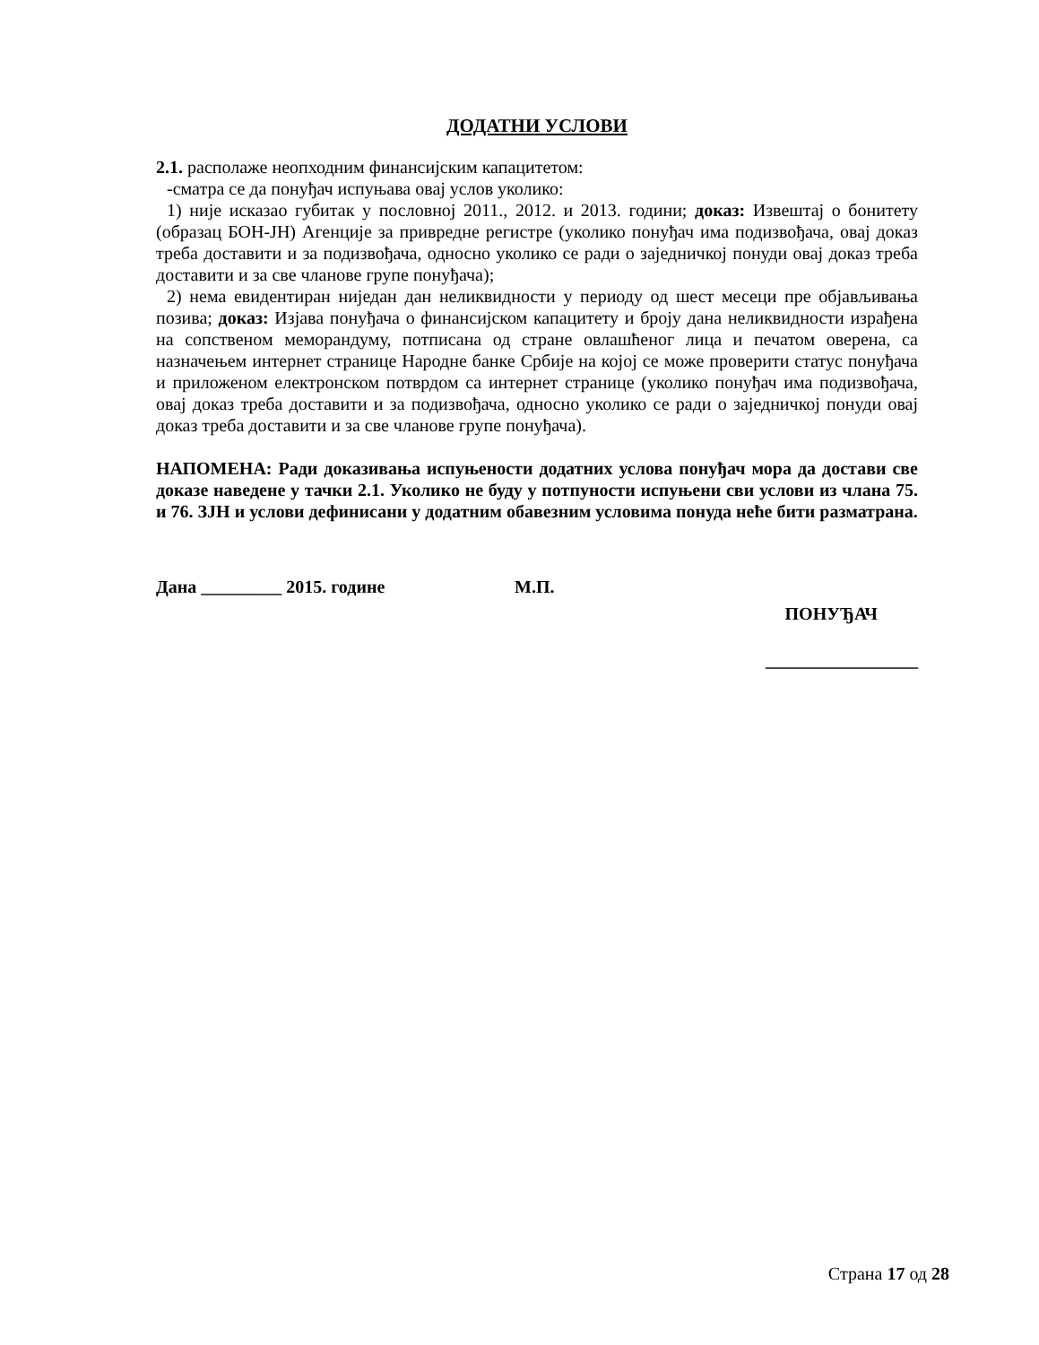ДОДАТНИ УСЛОВИ
2.1. располаже неопходним финансијским капацитетом:
-сматра се да понуђач испуњава овај услов уколико:
1) није исказао губитак у пословној 2011., 2012. и 2013. години; доказ: Извештај о бонитету (образац БОН-ЈН) Агенције за привредне регистре (уколико понуђач има подизвођача, овај доказ треба доставити и за подизвођача, односно уколико се ради о заједничкој понуди овај доказ треба доставити и за све чланове групе понуђача);
2) нема евидентиран ниједан дан неликвидности у периоду од шест месеци пре објављивања позива; доказ: Изјава понуђача о финансијском капацитету и броју дана неликвидности израђена на сопственом меморандуму, потписана од стране овлашћеног лица и печатом оверена, са назначењем интернет странице Народне банке Србије на којој се може проверити статус понуђача и приложеном електронском потврдом са интернет странице (уколико понуђач има подизвођача, овај доказ треба доставити и за подизвођача, односно уколико се ради о заједничкој понуди овај доказ треба доставити и за све чланове групе понуђача).
НАПОМЕНА: Ради доказивања испуњености додатних услова понуђач мора да достави све доказе наведене у тачки 2.1. Уколико не буду у потпуности испуњени сви услови из члана 75. и 76. ЗЈН и услови дефинисани у додатним обавезним условима понуда неће бити разматрана.
Дана _________ 2015. године М.П.
ПОНУЂАЧ
_________________
Страна 17 од 28